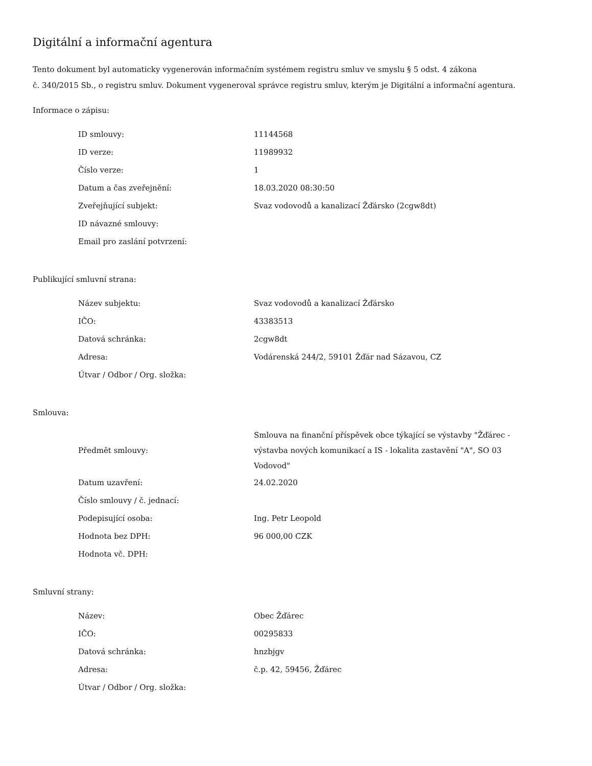Digitální a informační agentura
Tento dokument byl automaticky vygenerován informačním systémem registru smluv ve smyslu § 5 odst. 4 zákona
č. 340/2015 Sb., o registru smluv. Dokument vygeneroval správce registru smluv, kterým je Digitální a informační agentura.
Informace o zápisu:
| ID smlouvy: | 11144568 |
| ID verze: | 11989932 |
| Číslo verze: | 1 |
| Datum a čas zveřejnění: | 18.03.2020 08:30:50 |
| Zveřejňující subjekt: | Svaz vodovodů a kanalizací Žďársko (2cgw8dt) |
| ID návazné smlouvy: | |
| Email pro zaslání potvrzení: | |
Publikující smluvní strana:
| Název subjektu: | Svaz vodovodů a kanalizací Žďársko |
| IČO: | 43383513 |
| Datová schránka: | 2cgw8dt |
| Adresa: | Vodárenská 244/2, 59101 Žďár nad Sázavou, CZ |
| Útvar / Odbor / Org. složka: | |
Smlouva:
| Předmět smlouvy: | Smlouva na finanční příspěvek obce týkající se výstavby "Žďárec - výstavba nových komunikací a IS - lokalita zastavění "A", SO 03 Vodovod" |
| Datum uzavření: | 24.02.2020 |
| Číslo smlouvy / č. jednací: | |
| Podepisující osoba: | Ing. Petr Leopold |
| Hodnota bez DPH: | 96 000,00 CZK |
| Hodnota vč. DPH: | |
Smluvní strany:
| Název: | Obec Žďárec |
| IČO: | 00295833 |
| Datová schránka: | hnzbjgv |
| Adresa: | č.p. 42, 59456, Žďárec |
| Útvar / Odbor / Org. složka: | |